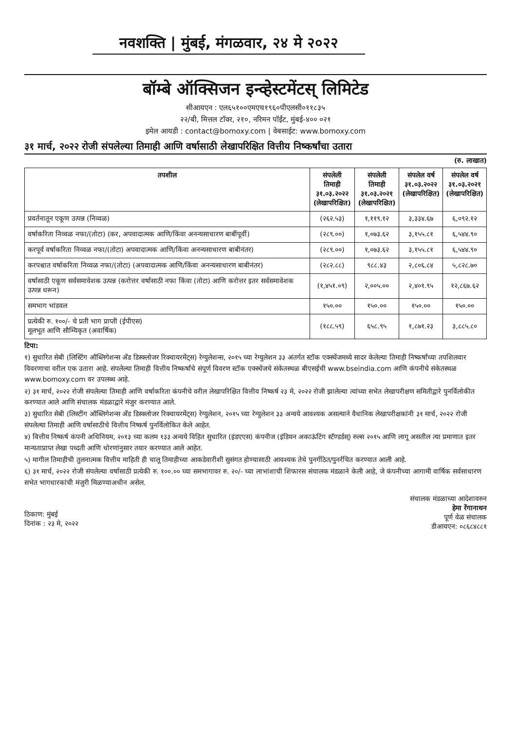नवशक्ति | मुंबई, मंगळवार, २४ मे २०२२
बॉम्बे ऑक्सिजन इन्व्हेस्टमेंटस् लिमिटेड
सीआयएन : एल६५१००एमएच१९६०पीएलसी०११८३५
२२/बी, मित्तल टॉवर, २१०, नरिमन पॉईंट, मुंबई-४०० ०२१
इमेल आयडी : contact@bomoxy.com | वेबसाईट: www.bomoxy.com
३१ मार्च, २०२२ रोजी संपलेल्या तिमाही आणि वर्षासाठी लेखापरिक्षित वित्तीय निष्कर्षांचा उतारा
(रु. लाखात)
| तपशील | संपलेली तिमाही ३१.०३.२०२२ (लेखापरिक्षित) | संपलेली तिमाही ३१.०३.२०२१ (लेखापरिक्षित) | संपलेल वर्ष ३१.०३.२०२२ (लेखापरिक्षित) | संपलेल वर्ष ३१.०३.२०२१ (लेखापरिक्षित) |
| --- | --- | --- | --- | --- |
| प्रवर्तनातून एकूण उत्पन्न (निव्वळ) | (२६२.५३) | १,११९.१२ | ३,३३४.६७ | ६,०९२.१२ |
| वर्षाकरिता निव्वळ नफा/(तोटा) (कर, अपवादात्मक आणि/किंवा अनन्यसाधारण बाबींपूर्वी) | (२८९.००) | १,०७३.६२ | ३,१५५.८१ | ६,५४४.९० |
| करपूर्व वर्षाकरिता निव्वळ नफा/(तोटा) अपवादात्मक आणि/किंवा अनन्यसाधारण बाबीनंतर) | (२८९.००) | १,०७३.६२ | ३,१५५.८१ | ६,५४४.९० |
| करपश्चात वर्षाकरिता निव्वळ नफा/(तोटा) (अपवादात्मक आणि/किंवा अनन्यसाधारण बाबीनंतर) | (२८२.८८) | ९८८.४३ | २,८०६.८४ | ५,८२८.७० |
| वर्षासाठी एकूण सर्वसमावेशक उत्पन्न (करोत्तर वर्षासाठी नफा किंवा (तोटा) आणि करोत्तर इतर सर्वसमावेशक उत्पन्न धरून) | (१,४५१.०९) | २,००५.०० | २,४०१.९५ | १२,८६७.६२ |
| समभाग भांडवल | १५०.०० | १५०.०० | १५०.०० | १५०.०० |
| प्रत्येकी रु. १००/- चे प्रती भाग प्राप्ती (ईपीएस) मूलभूत आणि सौम्यिकृत (अवार्षिक) | (१८८.५९) | ६५८.९५ | १,८७१.२३ | ३,८८५.८० |
टिपा:
१) सुधारित सेबी (लिस्टिंग ऑब्लिगेशन्स अँड डिस्क्लोजर रिक्वायरमेंट्स) रेग्युलेशन्स, २०१५ च्या रेग्युलेशन ३३ अंतर्गत स्टॉक एक्स्चेंजमध्ये सादर केलेल्या तिमाही निष्कर्षांच्या तपशिलवार विवरणाचा वरील एक उतारा आहे. संपलेल्या तिमाही वित्तीय निष्कर्षांचे संपूर्ण विवरण स्टॉक एक्स्चेंजचे संकेतस्थळ बीएसईची www.bseindia.com आणि कंपनीचे संकेतस्थळ www.bomoxy.com वर उपलब्ध आहे.
२) ३१ मार्च, २०२२ रोजी संपलेल्या तिमाही आणि वर्षाकरिता कंपनीचे वरील लेखापरिक्षित वित्तीय निष्कर्ष २३ मे, २०२२ रोजी झालेल्या त्यांच्या सभेत लेखापरीक्षण समितीद्वारे पुनर्विलोकीत करण्यात आले आणि संचालक मंडळाद्वारे मंजुर करण्यात आले.
३) सुधारित सेबी (लिस्टींग ऑब्लिगेशन्स अँड डिस्क्लोजर रिक्वायरमेंट्स) रेग्युलेशन, २०१५ च्या रेग्युलेशन ३३ अन्वये आवश्यक असल्याने वैधानिक लेखापरीक्षकांनी ३१ मार्च, २०२२ रोजी संपलेल्या तिमाही आणि वर्षासाठीचे वित्तीय निष्कर्ष पुनर्विलोकित केले आहेत.
४) वित्तीय निष्कर्ष कंपनी अधिनियम, २०१३ च्या कलम १३३ अन्वये विहित सुधारित (इंडएएस) कंपनीज (इंडियन अकाऊंटिंग स्टॅण्डर्डस्) रुल्स २०१५ आणि लागू असतील त्या प्रमाणात इतर मान्यताप्राप्त लेखा पध्दती आणि धोरणांनुसार तयार करण्यात आले आहेत.
५) मागील तिमाहीची तुलनात्मक वित्तीय माहिती ही चालू तिमाहीच्या आकडेवारीशी सुसंगत होण्यासाठी आवश्यक तेथे पुनर्गठित/पुनर्रचित करण्यात आली आहे.
६) ३१ मार्च, २०२२ रोजी संपलेल्या वर्षासाठी प्रत्येकी रु. १००.०० च्या समभागावर रु. २०/- च्या लाभांशाची शिफारस संचालक मंडळाने केली आहे, जे कंपनीच्या आगामी वार्षिक सर्वसाधारण सभेत भागधारकांची मंजुरी मिळण्याअधीन असेल.
ठिकाण: मुंबई
दिनांक : २३ मे, २०२२
संचालक मंडळाच्या आदेशावरुन
हेमा रेंगानाथन
पूर्ण वेळ संचालक
डीआयएन: ०८६८४८८१